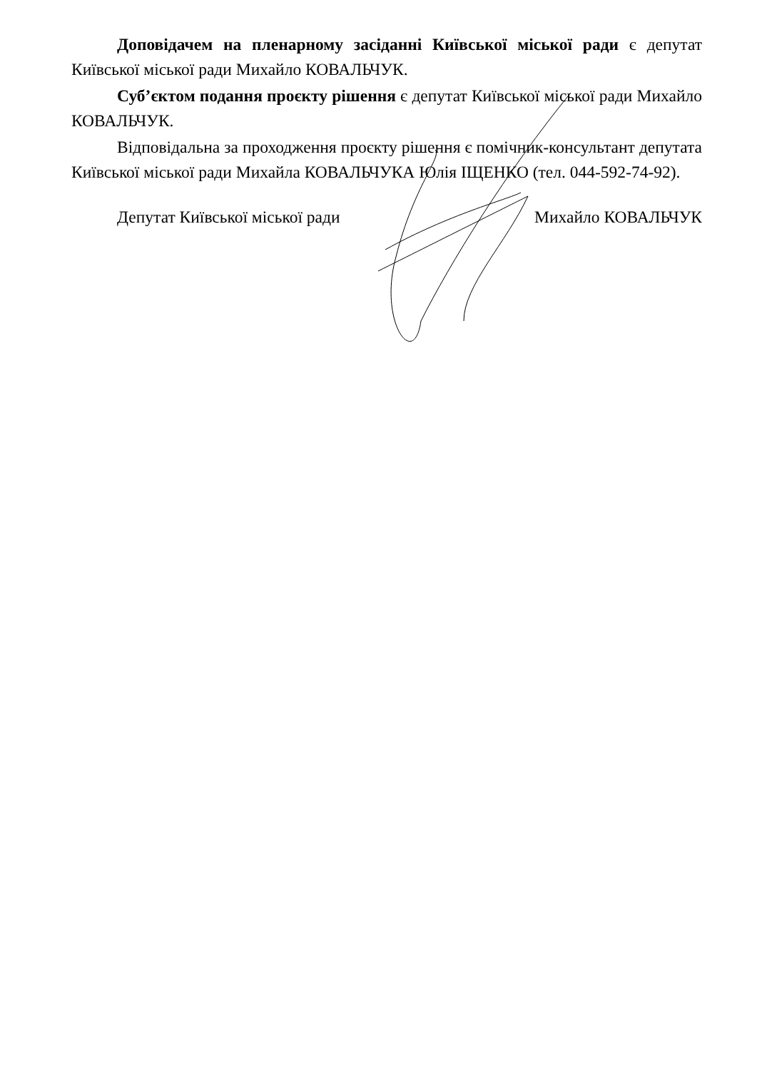Доповідачем на пленарному засіданні Київської міської ради є депутат Київської міської ради Михайло КОВАЛЬЧУК.
Суб’єктом подання проєкту рішення є депутат Київської міської ради Михайло КОВАЛЬЧУК.
Відповідальна за проходження проєкту рішення є помічник-консультант депутата Київської міської ради Михайла КОВАЛЬЧУКА Юлія ІЩЕНКО (тел. 044-592-74-92).
Депутат Київської міської ради Михайло КОВАЛЬЧУК